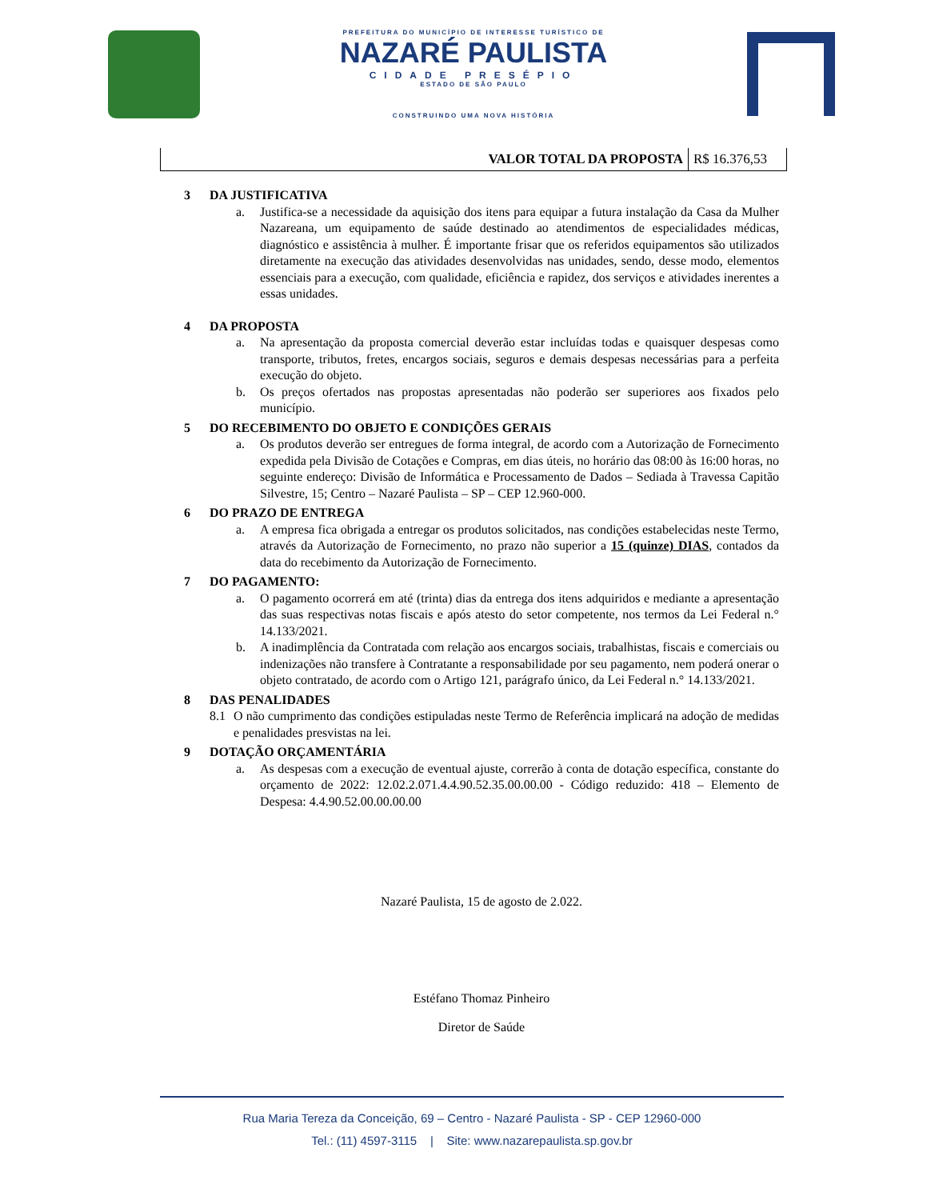PREFEITURA DO MUNICÍPIO DE INTERESSE TURÍSTICO DE
NAZARÉ PAULISTA
CIDADE PRESÉPIO
ESTADO DE SÃO PAULO
CONSTRUINDO UMA NOVA HISTÓRIA
| VALOR TOTAL DA PROPOSTA | R$ 16.376,53 |
3 DA JUSTIFICATIVA
a. Justifica-se a necessidade da aquisição dos itens para equipar a futura instalação da Casa da Mulher Nazareana, um equipamento de saúde destinado ao atendimentos de especialidades médicas, diagnóstico e assistência à mulher. É importante frisar que os referidos equipamentos são utilizados diretamente na execução das atividades desenvolvidas nas unidades, sendo, desse modo, elementos essenciais para a execução, com qualidade, eficiência e rapidez, dos serviços e atividades inerentes a essas unidades.
4 DA PROPOSTA
a. Na apresentação da proposta comercial deverão estar incluídas todas e quaisquer despesas como transporte, tributos, fretes, encargos sociais, seguros e demais despesas necessárias para a perfeita execução do objeto.
b. Os preços ofertados nas propostas apresentadas não poderão ser superiores aos fixados pelo município.
5 DO RECEBIMENTO DO OBJETO E CONDIÇÕES GERAIS
a. Os produtos deverão ser entregues de forma integral, de acordo com a Autorização de Fornecimento expedida pela Divisão de Cotações e Compras, em dias úteis, no horário das 08:00 às 16:00 horas, no seguinte endereço: Divisão de Informática e Processamento de Dados – Sediada à Travessa Capitão Silvestre, 15; Centro – Nazaré Paulista – SP – CEP 12.960-000.
6 DO PRAZO DE ENTREGA
a. A empresa fica obrigada a entregar os produtos solicitados, nas condições estabelecidas neste Termo, através da Autorização de Fornecimento, no prazo não superior a 15 (quinze) DIAS, contados da data do recebimento da Autorização de Fornecimento.
7 DO PAGAMENTO:
a. O pagamento ocorrerá em até (trinta) dias da entrega dos itens adquiridos e mediante a apresentação das suas respectivas notas fiscais e após atesto do setor competente, nos termos da Lei Federal n.° 14.133/2021.
b. A inadimplência da Contratada com relação aos encargos sociais, trabalhistas, fiscais e comerciais ou indenizações não transfere à Contratante a responsabilidade por seu pagamento, nem poderá onerar o objeto contratado, de acordo com o Artigo 121, parágrafo único, da Lei Federal n.° 14.133/2021.
8 DAS PENALIDADES
8.1 O não cumprimento das condições estipuladas neste Termo de Referência implicará na adoção de medidas e penalidades presvistas na lei.
9 DOTAÇÃO ORÇAMENTÁRIA
a. As despesas com a execução de eventual ajuste, correrão à conta de dotação específica, constante do orçamento de 2022: 12.02.2.071.4.4.90.52.35.00.00.00 - Código reduzido: 418 – Elemento de Despesa: 4.4.90.52.00.00.00.00
Nazaré Paulista, 15 de agosto de 2.022.
Estéfano Thomaz Pinheiro
Diretor de Saúde
Rua Maria Tereza da Conceição, 69 – Centro - Nazaré Paulista - SP - CEP 12960-000
Tel.: (11) 4597-3115 | Site: www.nazarepaulista.sp.gov.br